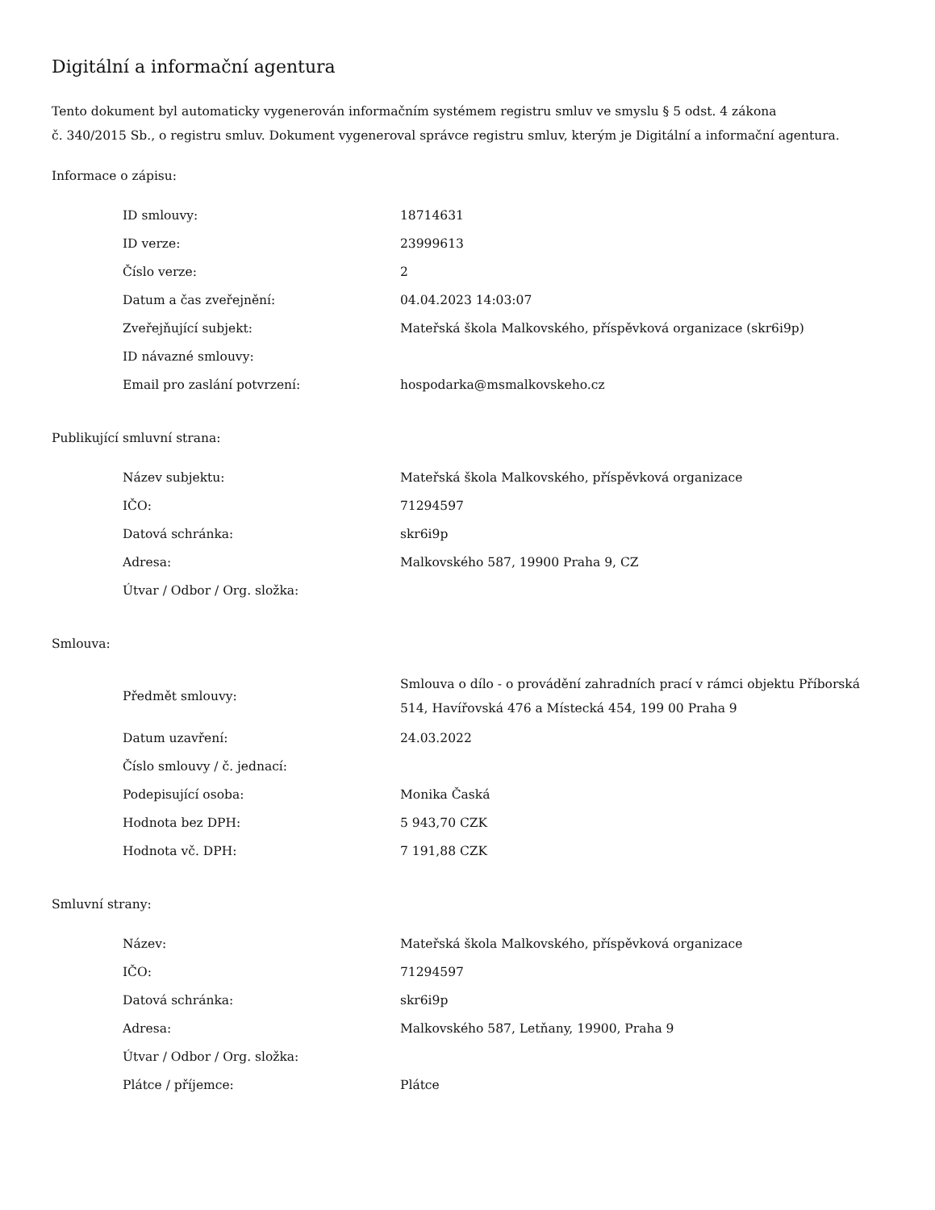Digitální a informační agentura
Tento dokument byl automaticky vygenerován informačním systémem registru smluv ve smyslu § 5 odst. 4 zákona
č. 340/2015 Sb., o registru smluv. Dokument vygeneroval správce registru smluv, kterým je Digitální a informační agentura.
Informace o zápisu:
| ID smlouvy: | 18714631 |
| ID verze: | 23999613 |
| Číslo verze: | 2 |
| Datum a čas zveřejnění: | 04.04.2023 14:03:07 |
| Zveřejňující subjekt: | Mateřská škola Malkovského, příspěvková organizace (skr6i9p) |
| ID návazné smlouvy: | |
| Email pro zaslání potvrzení: | hospodarka@msmalkovskeho.cz |
Publikující smluvní strana:
| Název subjektu: | Mateřská škola Malkovského, příspěvková organizace |
| IČO: | 71294597 |
| Datová schránka: | skr6i9p |
| Adresa: | Malkovského 587, 19900 Praha 9, CZ |
| Útvar / Odbor / Org. složka: | |
Smlouva:
| Předmět smlouvy: | Smlouva o dílo - o provádění zahradních prací v rámci objektu Příborská 514, Havířovská 476 a Místecká 454, 199 00 Praha 9 |
| Datum uzavření: | 24.03.2022 |
| Číslo smlouvy / č. jednací: | |
| Podepisující osoba: | Monika Časká |
| Hodnota bez DPH: | 5 943,70 CZK |
| Hodnota vč. DPH: | 7 191,88 CZK |
Smluvní strany:
| Název: | Mateřská škola Malkovského, příspěvková organizace |
| IČO: | 71294597 |
| Datová schránka: | skr6i9p |
| Adresa: | Malkovského 587, Letňany, 19900, Praha 9 |
| Útvar / Odbor / Org. složka: | |
| Plátce / příjemce: | Plátce |